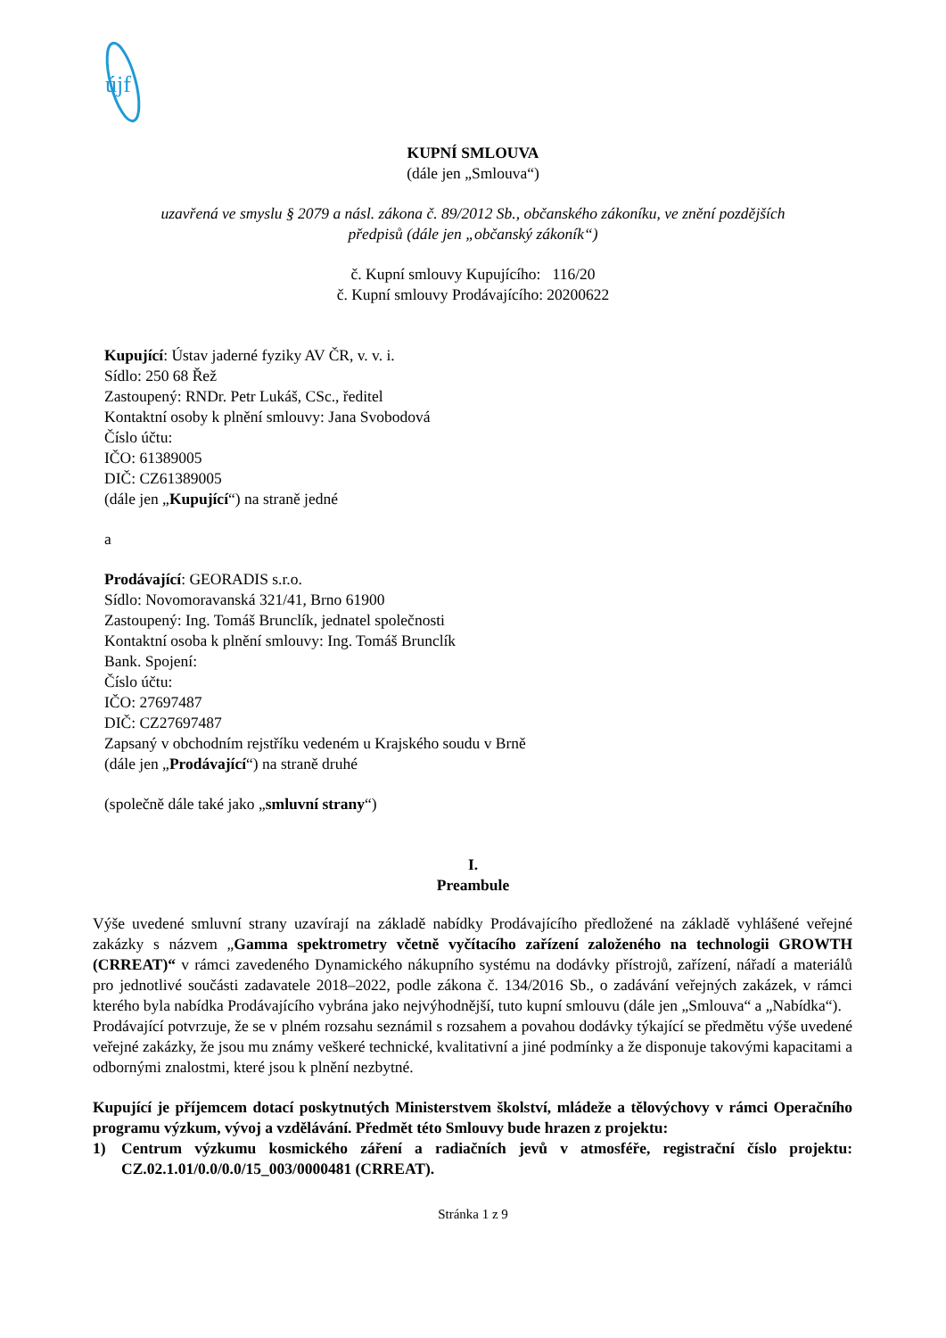újf
KUPNÍ SMLOUVA
(dále jen „Smlouva“)
uzavřená ve smyslu § 2079 a násl. zákona č. 89/2012 Sb., občanského zákoníku, ve znění pozdějších
předpisů (dále jen „občanský zákoník“)
č. Kupní smlouvy Kupujícího: 116/20
č. Kupní smlouvy Prodávajícího: 20200622
Kupující: Ústav jaderné fyziky AV ČR, v. v. i.
Sídlo: 250 68 Řež
Zastoupený: RNDr. Petr Lukáš, CSc., ředitel
Kontaktní osoby k plnění smlouvy: Jana Svobodová
Číslo účtu:
IČO: 61389005
DIČ: CZ61389005
(dále jen „Kupující“) na straně jedné
a
Prodávající: GEORADIS s.r.o.
Sídlo: Novomoravanská 321/41, Brno 61900
Zastoupený: Ing. Tomáš Brunclík, jednatel společnosti
Kontaktní osoba k plnění smlouvy: Ing. Tomáš Brunclík
Bank. Spojení:
Číslo účtu:
IČO: 27697487
DIČ: CZ27697487
Zapsaný v obchodním rejstříku vedeném u Krajského soudu v Brně
(dále jen „Prodávající“) na straně druhé
(společně dále také jako „smluvní strany“)
I.
Preambule
Výše uvedené smluvní strany uzavírají na základě nabídky Prodávajícího předložené na základě vyhlášené veřejné zakázky s názvem „Gamma spektrometry včetně vyčítacího zařízení založeného na technologii GROWTH (CRREAT)“ v rámci zavedeného Dynamického nákupního systému na dodávky přístrojů, zařízení, nářadí a materiálů pro jednotlivé součásti zadavatele 2018–2022, podle zákona č. 134/2016 Sb., o zadávání veřejných zakázek, v rámci kterého byla nabídka Prodávajícího vybrána jako nejvýhodnější, tuto kupní smlouvu (dále jen „Smlouva“ a „Nabídka“).
Prodávající potvrzuje, že se v plném rozsahu seznámil s rozsahem a povahou dodávky týkající se předmětu výše uvedené veřejné zakázky, že jsou mu známy veškeré technické, kvalitativní a jiné podmínky a že disponuje takovými kapacitami a odbornými znalostmi, které jsou k plnění nezbytné.
Kupující je příjemcem dotací poskytnutých Ministerstvem školství, mládeže a tělovýchovy v rámci Operačního programu výzkum, vývoj a vzdělávání. Předmět této Smlouvy bude hrazen z projektu:
1) Centrum výzkumu kosmického záření a radiačních jevů v atmosféře, registrační číslo projektu: CZ.02.1.01/0.0/0.0/15_003/0000481 (CRREAT).
Stránka 1 z 9